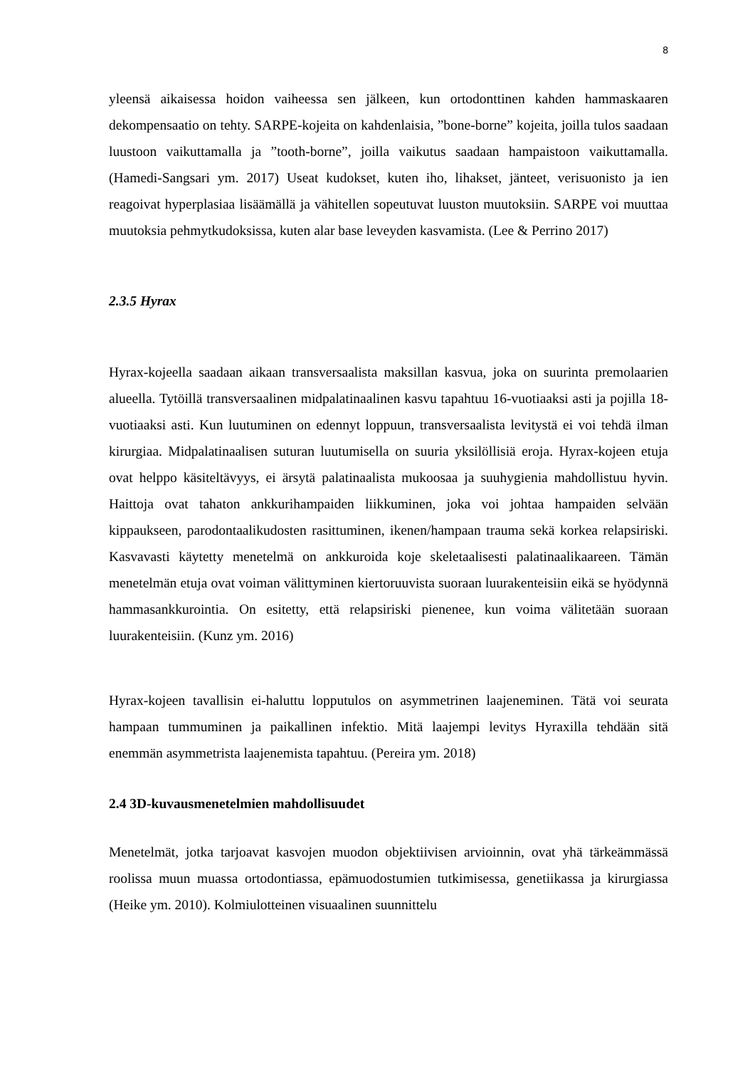8
yleensä aikaisessa hoidon vaiheessa sen jälkeen, kun ortodonttinen kahden hammaskaaren dekompensaatio on tehty. SARPE-kojeita on kahdenlaisia, ”bone-borne” kojeita, joilla tulos saadaan luustoon vaikuttamalla ja ”tooth-borne”, joilla vaikutus saadaan hampaistoon vaikuttamalla. (Hamedi-Sangsari ym. 2017) Useat kudokset, kuten iho, lihakset, jänteet, verisuonisto ja ien reagoivat hyperplasiaa lisäämällä ja vähitellen sopeutuvat luuston muutoksiin. SARPE voi muuttaa muutoksia pehmytkudoksissa, kuten alar base leveyden kasvamista. (Lee & Perrino 2017)
2.3.5 Hyrax
Hyrax-kojeella saadaan aikaan transversaalista maksillan kasvua, joka on suurinta premolaarien alueella. Tytöillä transversaalinen midpalatinaalinen kasvu tapahtuu 16-vuotiaaksi asti ja pojilla 18-vuotiaaksi asti. Kun luutuminen on edennyt loppuun, transversaalista levitystä ei voi tehdä ilman kirurgiaa. Midpalatinaalisen suturan luutumisella on suuria yksilöllisiä eroja. Hyrax-kojeen etuja ovat helppo käsiteltävyys, ei ärsytä palatinaalista mukoosaa ja suuhygienia mahdollistuu hyvin. Haittoja ovat tahaton ankkurihampaiden liikkuminen, joka voi johtaa hampaiden selvään kippaukseen, parodontaalikudosten rasittuminen, ikenen/hampaan trauma sekä korkea relapsiriski. Kasvavasti käytetty menetelmä on ankkuroida koje skeletaalisesti palatinaalikaareen. Tämän menetelmän etuja ovat voiman välittyminen kiertoruuvista suoraan luurakenteisiin eikä se hyödynnä hammasankkurointia. On esitetty, että relapsiriski pienenee, kun voima välitetään suoraan luurakenteisiin. (Kunz ym. 2016)
Hyrax-kojeen tavallisin ei-haluttu lopputulos on asymmetrinen laajeneminen. Tätä voi seurata hampaan tummuminen ja paikallinen infektio. Mitä laajempi levitys Hyraxilla tehdään sitä enemmän asymmetrista laajenemista tapahtuu. (Pereira ym. 2018)
2.4 3D-kuvausmenetelmien mahdollisuudet
Menetelmät, jotka tarjoavat kasvojen muodon objektiivisen arvioinnin, ovat yhä tärkeämmässä roolissa muun muassa ortodontiassa, epämuodostumien tutkimisessa, genetiikassa ja kirurgiassa (Heike ym. 2010). Kolmiulotteinen visuaalinen suunnittelu